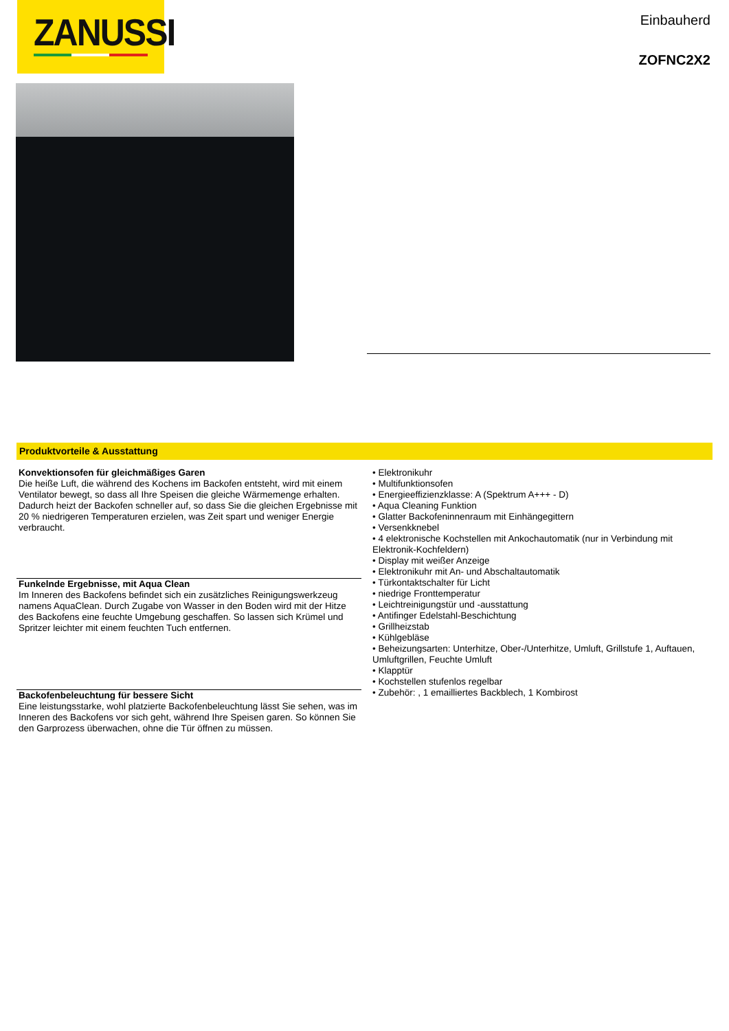ZANUSSI
Einbauherd
ZOFNC2X2
Produktvorteile & Ausstattung
Konvektionsofen für gleichmäßiges Garen
Die heiße Luft, die während des Kochens im Backofen entsteht, wird mit einem Ventilator bewegt, so dass all Ihre Speisen die gleiche Wärmemenge erhalten. Dadurch heizt der Backofen schneller auf, so dass Sie die gleichen Ergebnisse mit 20 % niedrigeren Temperaturen erzielen, was Zeit spart und weniger Energie verbraucht.
Funkelnde Ergebnisse, mit Aqua Clean
Im Inneren des Backofens befindet sich ein zusätzliches Reinigungswerkzeug namens AquaClean. Durch Zugabe von Wasser in den Boden wird mit der Hitze des Backofens eine feuchte Umgebung geschaffen. So lassen sich Krümel und Spritzer leichter mit einem feuchten Tuch entfernen.
Backofenbeleuchtung für bessere Sicht
Eine leistungsstarke, wohl platzierte Backofenbeleuchtung lässt Sie sehen, was im Inneren des Backofens vor sich geht, während Ihre Speisen garen. So können Sie den Garprozess überwachen, ohne die Tür öffnen zu müssen.
• Elektronikuhr
• Multifunktionsofen
• Energieeffizienzklasse: A (Spektrum A+++ - D)
• Aqua Cleaning Funktion
• Glatter Backofeninnenraum mit Einhängegittern
• Versenkknebel
• 4 elektronische Kochstellen mit Ankochautomatik (nur in Verbindung mit Elektronik-Kochfeldern)
• Display mit weißer Anzeige
• Elektronikuhr mit An- und Abschaltautomatik
• Türkontaktschalter für Licht
• niedrige Fronttemperatur
• Leichtreinigungstür und -ausstattung
• Antifinger Edelstahl-Beschichtung
• Grillheizstab
• Kühlgebläse
• Beheizungsarten: Unterhitze, Ober-/Unterhitze, Umluft, Grillstufe 1, Auftauen, Umluftgrillen, Feuchte Umluft
• Klapptür
• Kochstellen stufenlos regelbar
• Zubehör: , 1 emailliertes Backblech, 1 Kombirost